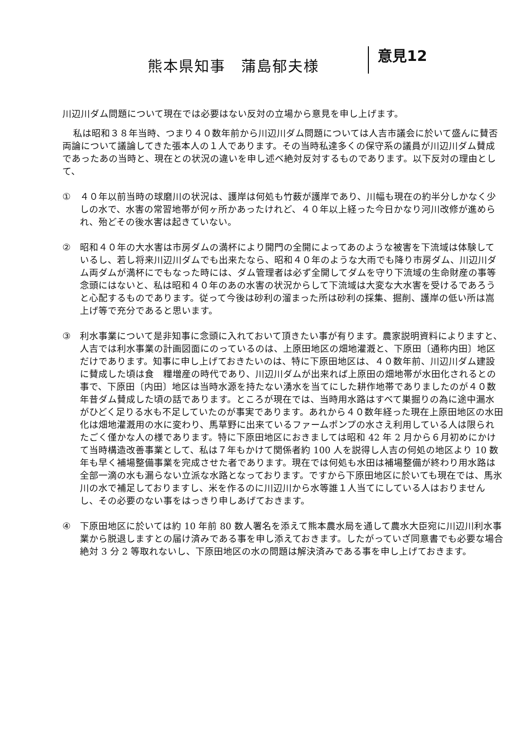熊本県知事　蒲島郁夫様
意見12
川辺川ダム問題について現在では必要はない反対の立場から意見を申し上げます。
私は昭和３８年当時、つまり４０数年前から川辺川ダム問題については人吉市議会に於いて盛んに賛否両論について議論してきた張本人の１人であります。その当時私達多くの保守系の議員が川辺川ダム賛成であったあの当時と、現在との状況の違いを申し述べ絶対反対するものであります。以下反対の理由として、
① ４０年以前当時の球磨川の状況は、護岸は何処も竹薮が護岸であり、川幅も現在の約半分しかなく少しの水で、水害の常習地帯が何ヶ所かあったけれど、４０年以上経った今日かなり河川改修が進められ、殆どその後水害は起きていない。
② 昭和４０年の大水害は市房ダムの満杯により開門の全開によってあのような被害を下流域は体験しているし、若し将来川辺川ダムでも出来たなら、昭和４０年のような大雨でも降り市房ダム、川辺川ダム両ダムが満杯にでもなった時には、ダム管理者は必ず全開してダムを守り下流域の生命財産の事等念頭にはないと、私は昭和４０年のあの水害の状況からして下流域は大変な大水害を受けるであろうと心配するものであります。従って今後は砂利の溜まった所は砂利の採集、掘削、護岸の低い所は嵩上げ等で充分であると思います。
③ 利水事業について是非知事に念頭に入れておいて頂きたい事が有ります。農家説明資料によりますと、人吉では利水事業の計画図面にのっているのは、上原田地区の畑地灌漑と、下原田〔通称内田〕地区だけであります。知事に申し上げておきたいのは、特に下原田地区は、４０数年前、川辺川ダム建設に賛成した頃は食　糧増産の時代であり、川辺川ダムが出来れば上原田の畑地帯が水田化されるとの事で、下原田〔内田〕地区は当時水源を持たない湧水を当てにした耕作地帯でありましたのが４０数年昔ダム賛成した頃の話であります。ところが現在では、当時用水路はすべて巣掘りの為に途中漏水がひどく足りる水も不足していたのが事実であります。あれから４０数年経った現在上原田地区の水田化は畑地灌漑用の水に変わり、馬草野に出来ているファームポンプの水さえ利用している人は限られたごく僅かな人の様であります。特に下原田地区におきましては昭和 42 年 2 月から６月初めにかけて当時構造改善事業として、私は７年もかけて関係者約 100 人を説得し人吉の何処の地区より 10 数年も早く補場整備事業を完成させた者であります。現在では何処も水田は補場整備が終わり用水路は全部一滴の水も漏らない立派な水路となっております。ですから下原田地区に於いても現在では、馬氷川の水で補足しておりますし、米を作るのに川辺川から水等誰１人当てにしている人はおりませんし、その必要のない事をはっきり申しあげておきます。
④ 下原田地区に於いては約 10 年前 80 数人署名を添えて熊本農水局を通して農水大臣宛に川辺川利水事業から脱退しますとの届け済みである事を申し添えておきます。したがっていざ同意書でも必要な場合絶対 3 分 2 等取れないし、下原田地区の水の問題は解決済みである事を申し上げておきます。